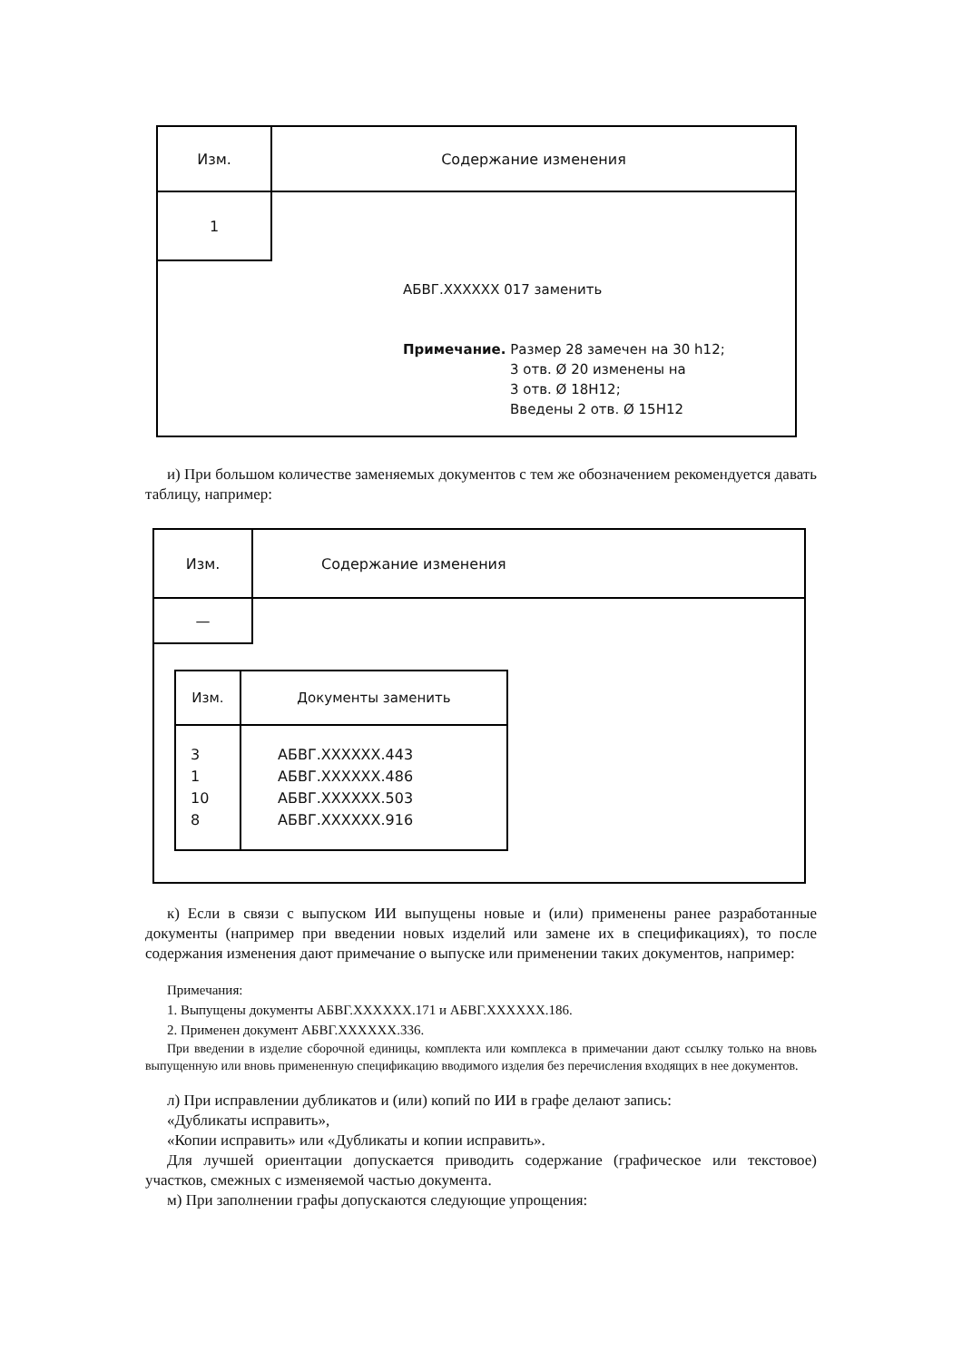| Изм. | Содержание изменения |
| 1 | |
АБВГ.XXXXXX 017 заменить
Примечание. Размер 28 замечен на 30 h12;
3 отв. Ø 20 изменены на
3 отв. Ø 18H12;
Введены 2 отв. Ø 15H12
и) При большом количестве заменяемых документов с тем же обозначением рекомендуется давать таблицу, например:
| Изм. | Содержание изменения |
| — | |
| Изм. | Документы заменить |
| --- | --- |
| 3 1 10 8 | АБВГ.XXXXXX.443 АБВГ.XXXXXX.486 АБВГ.XXXXXX.503 АБВГ.XXXXXX.916 |
к) Если в связи с выпуском ИИ выпущены новые и (или) применены ранее разработанные документы (например при введении новых изделий или замене их в спецификациях), то после содержания изменения дают примечание о выпуске или применении таких документов, например:
Примечания:
1. Выпущены документы АБВГ.XXXXXX.171 и АБВГ.XXXXXX.186.
2. Применен документ АБВГ.XXXXXX.336.
При введении в изделие сборочной единицы, комплекта или комплекса в примечании дают ссылку только на вновь выпущенную или вновь примененную спецификацию вводимого изделия без перечисления входящих в нее документов.
л) При исправлении дубликатов и (или) копий по ИИ в графе делают запись:
«Дубликаты исправить»,
«Копии исправить» или «Дубликаты и копии исправить».
Для лучшей ориентации допускается приводить содержание (графическое или текстовое) участков, смежных с изменяемой частью документа.
м) При заполнении графы допускаются следующие упрощения: